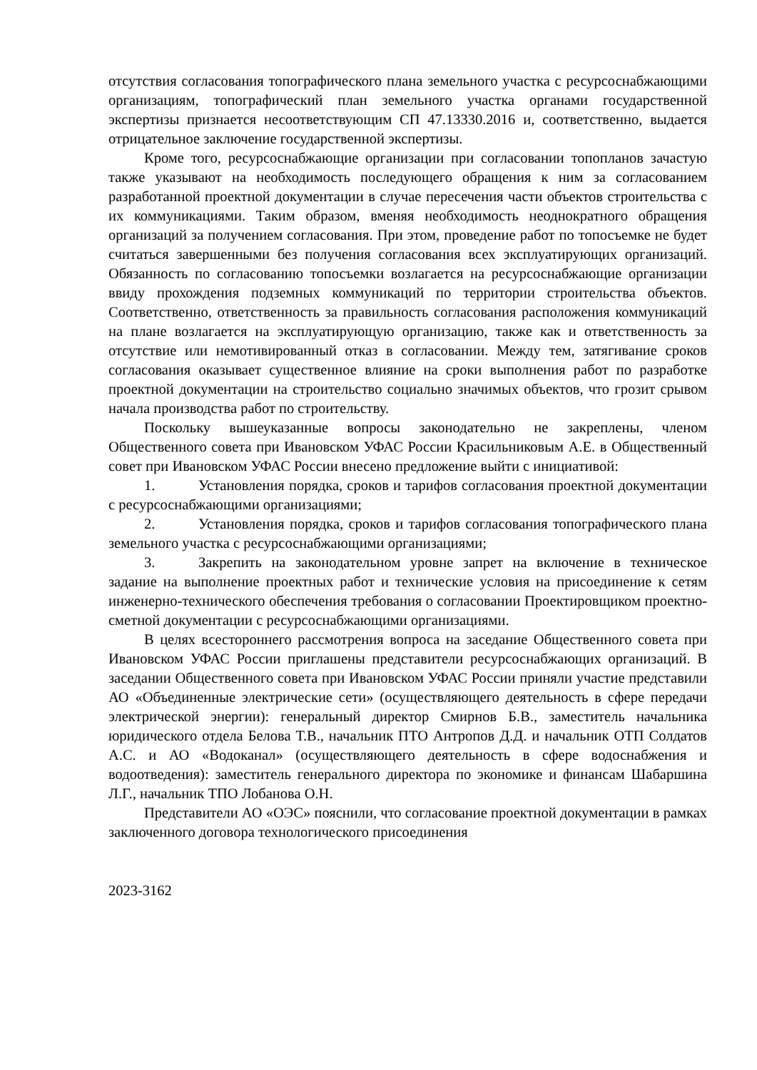отсутствия согласования топографического плана земельного участка с ресурсоснабжающими организациям, топографический план земельного участка органами государственной экспертизы признается несоответствующим СП 47.13330.2016 и, соответственно, выдается отрицательное заключение государственной экспертизы.
Кроме того, ресурсоснабжающие организации при согласовании топопланов зачастую также указывают на необходимость последующего обращения к ним за согласованием разработанной проектной документации в случае пересечения части объектов строительства с их коммуникациями. Таким образом, вменяя необходимость неоднократного обращения организаций за получением согласования. При этом, проведение работ по топосъемке не будет считаться завершенными без получения согласования всех эксплуатирующих организаций. Обязанность по согласованию топосъемки возлагается на ресурсоснабжающие организации ввиду прохождения подземных коммуникаций по территории строительства объектов. Соответственно, ответственность за правильность согласования расположения коммуникаций на плане возлагается на эксплуатирующую организацию, также как и ответственность за отсутствие или немотивированный отказ в согласовании. Между тем, затягивание сроков согласования оказывает существенное влияние на сроки выполнения работ по разработке проектной документации на строительство социально значимых объектов, что грозит срывом начала производства работ по строительству.
Поскольку вышеуказанные вопросы законодательно не закреплены, членом Общественного совета при Ивановском УФАС России Красильниковым А.Е. в Общественный совет при Ивановском УФАС России внесено предложение выйти с инициативой:
1. Установления порядка, сроков и тарифов согласования проектной документации с ресурсоснабжающими организациями;
2. Установления порядка, сроков и тарифов согласования топографического плана земельного участка с ресурсоснабжающими организациями;
3. Закрепить на законодательном уровне запрет на включение в техническое задание на выполнение проектных работ и технические условия на присоединение к сетям инженерно-технического обеспечения требования о согласовании Проектировщиком проектно-сметной документации с ресурсоснабжающими организациями.
В целях всестороннего рассмотрения вопроса на заседание Общественного совета при Ивановском УФАС России приглашены представители ресурсоснабжающих организаций. В заседании Общественного совета при Ивановском УФАС России приняли участие представили АО «Объединенные электрические сети» (осуществляющего деятельность в сфере передачи электрической энергии): генеральный директор Смирнов Б.В., заместитель начальника юридического отдела Белова Т.В., начальник ПТО Антропов Д.Д. и начальник ОТП Солдатов А.С. и АО «Водоканал» (осуществляющего деятельность в сфере водоснабжения и водоотведения): заместитель генерального директора по экономике и финансам Шабаршина Л.Г., начальник ТПО Лобанова О.Н.
Представители АО «ОЭС» пояснили, что согласование проектной документации в рамках заключенного договора технологического присоединения
2023-3162